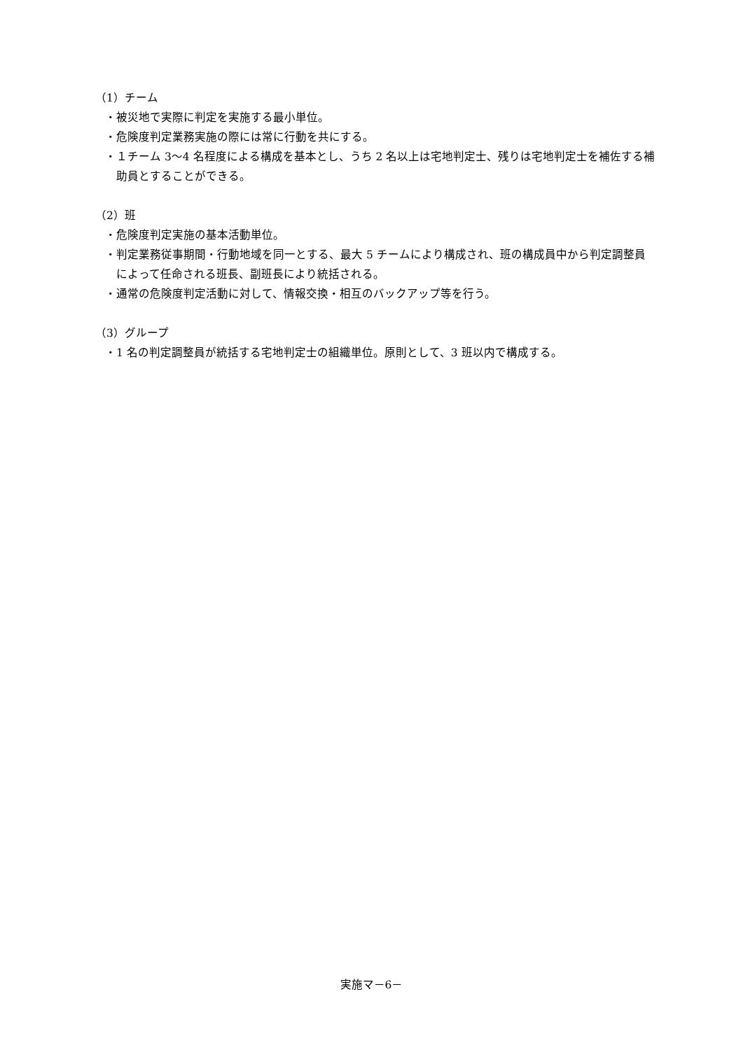（1）チーム
・被災地で実際に判定を実施する最小単位。
・危険度判定業務実施の際には常に行動を共にする。
・１チーム 3〜4 名程度による構成を基本とし、うち 2 名以上は宅地判定士、残りは宅地判定士を補佐する補助員とすることができる。
（2）班
・危険度判定実施の基本活動単位。
・判定業務従事期間・行動地域を同一とする、最大 5 チームにより構成され、班の構成員中から判定調整員によって任命される班長、副班長により統括される。
・通常の危険度判定活動に対して、情報交換・相互のバックアップ等を行う。
（3）グループ
・1 名の判定調整員が統括する宅地判定士の組織単位。原則として、3 班以内で構成する。
実施マ－6－